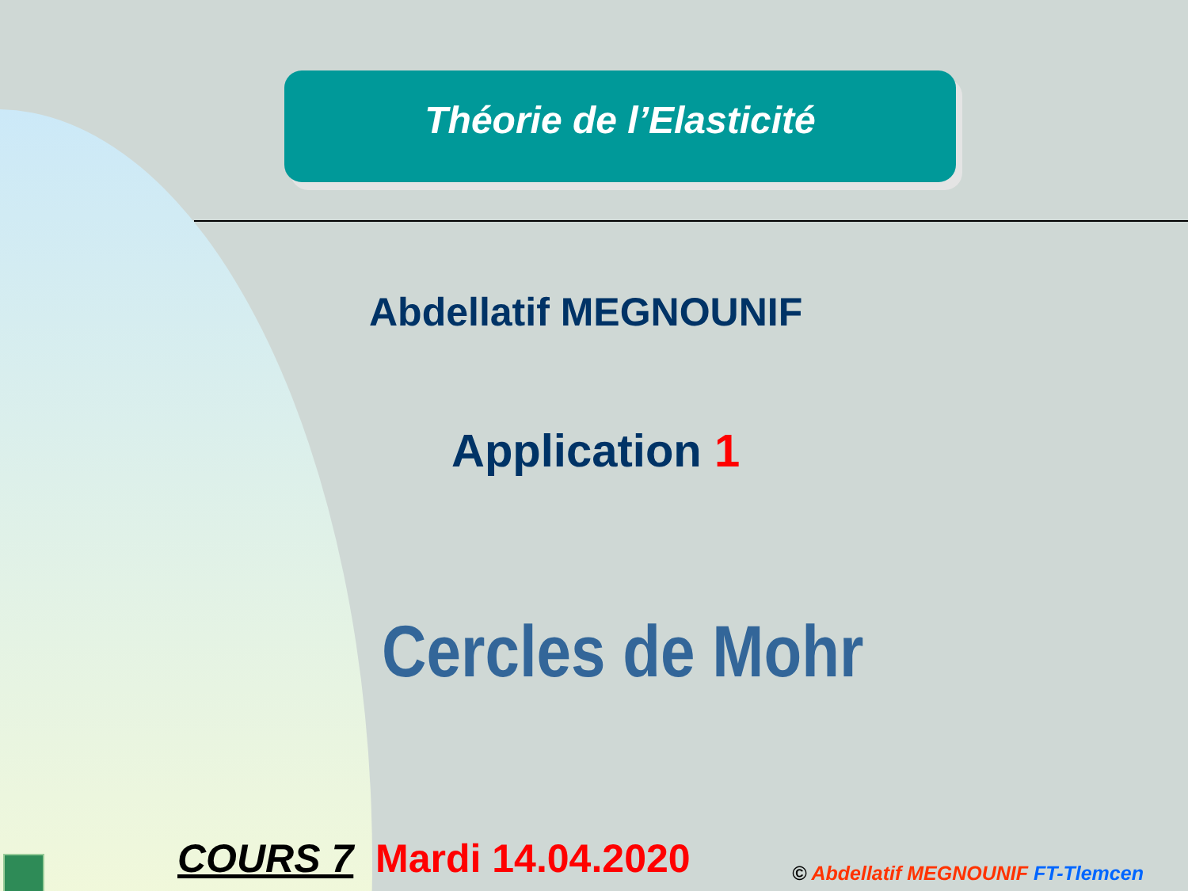Théorie de l’Elasticité
Abdellatif MEGNOUNIF
Application 1
Cercles de Mohr
COURS 7 Mardi 14.04.2020
© Abdellatif MEGNOUNIF FT-Tlemcen